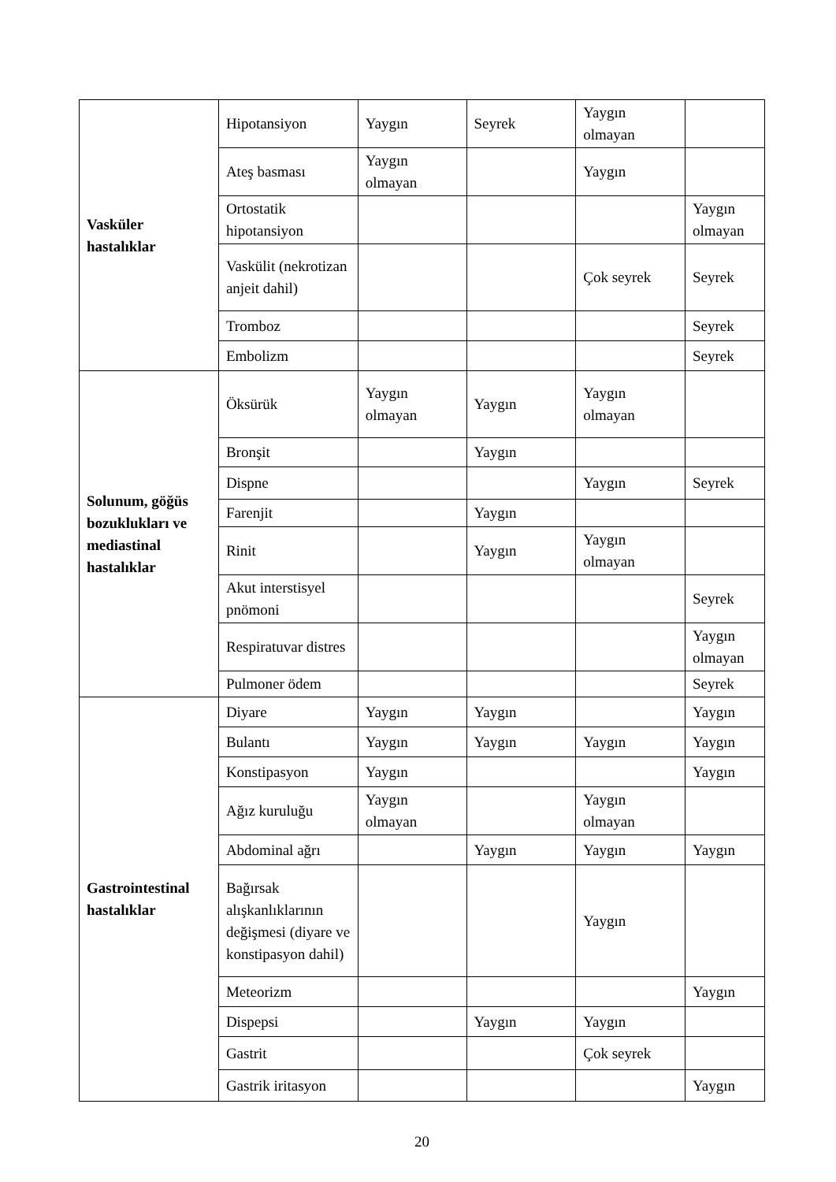| Vasküler hastalıklar | Hipotansiyon | Yaygın | Seyrek | Yaygın olmayan | |
| | Ateş basması | Yaygın olmayan | | Yaygın | |
| | Ortostatik hipotansiyon | | | | Yaygın olmayan |
| | Vaskülit (nekrotizan anjeit dahil) | | | Çok seyrek | Seyrek |
| | Tromboz | | | | Seyrek |
| | Embolizm | | | | Seyrek |
| Solunum, göğüs bozuklukları ve mediastinal hastalıklar | Öksürük | Yaygın olmayan | Yaygın | Yaygın olmayan | |
| | Bronşit | | Yaygın | | |
| | Dispne | | | Yaygın | Seyrek |
| | Farenjit | | Yaygın | | |
| | Rinit | | Yaygın | Yaygın olmayan | |
| | Akut interstisyel pnömoni | | | | Seyrek |
| | Respiratuvar distres | | | | Yaygın olmayan |
| | Pulmoner ödem | | | | Seyrek |
| Gastrointestinal hastalıklar | Diyare | Yaygın | Yaygın | | Yaygın |
| | Bulantı | Yaygın | Yaygın | Yaygın | Yaygın |
| | Konstipasyon | Yaygın | | | Yaygın |
| | Ağız kuruluğu | Yaygın olmayan | | Yaygın olmayan | |
| | Abdominal ağrı | | Yaygın | Yaygın | Yaygın |
| | Bağırsak alışkanlıklarının değişmesi (diyare ve konstipasyon dahil) | | | Yaygın | |
| | Meteorizm | | | | Yaygın |
| | Dispepsi | | Yaygın | Yaygın | |
| | Gastrit | | | Çok seyrek | |
| | Gastrik iritasyon | | | | Yaygın |
20